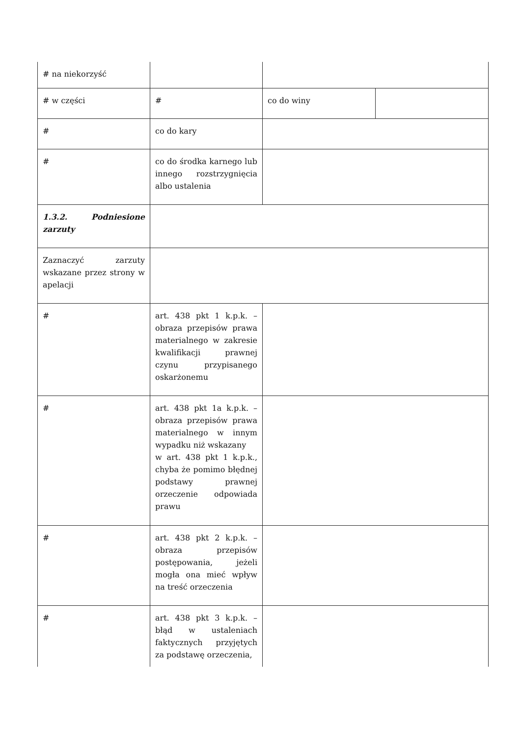| # na niekorzyść | | | |
| # w części | # | co do winy | |
| # | co do kary | | |
| # | co do środka karnego lub innego rozstrzygnięcia albo ustalenia | | |
| 1.3.2. Podniesione zarzuty | | | |
| Zaznaczyć zarzuty wskazane przez strony w apelacji | | | |
| # | art. 438 pkt 1 k.p.k. – obraza przepisów prawa materialnego w zakresie kwalifikacji prawnej czynu przypisanego oskarżonemu | | |
| # | art. 438 pkt 1a k.p.k. – obraza przepisów prawa materialnego w innym wypadku niż wskazany w art. 438 pkt 1 k.p.k., chyba że pomimo błędnej podstawy prawnej orzeczenie odpowiada prawu | | |
| # | art. 438 pkt 2 k.p.k. – obraza przepisów postępowania, jeżeli mogła ona mieć wpływ na treść orzeczenia | | |
| # | art. 438 pkt 3 k.p.k. – błąd w ustaleniach faktycznych przyjętych za podstawę orzeczenia, | | |